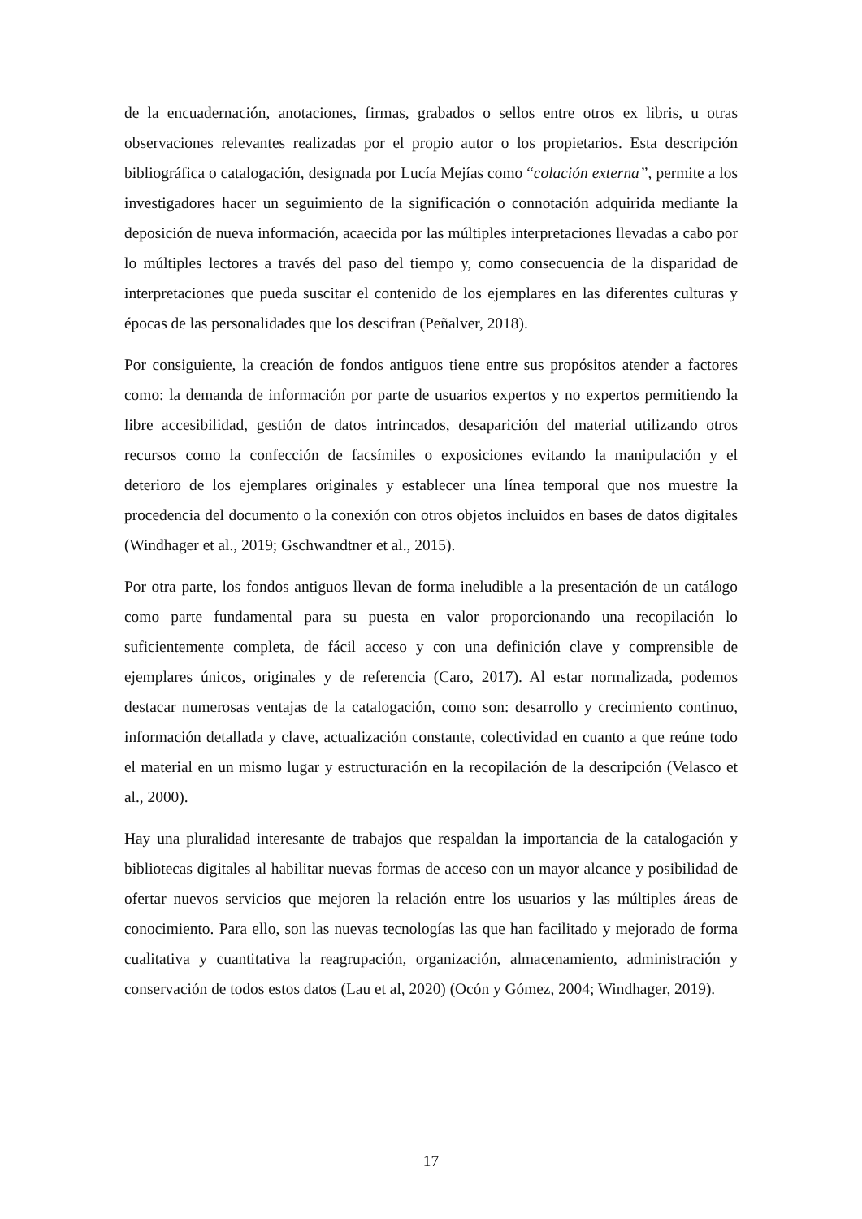de la encuadernación, anotaciones, firmas, grabados o sellos entre otros ex libris, u otras observaciones relevantes realizadas por el propio autor o los propietarios. Esta descripción bibliográfica o catalogación, designada por Lucía Mejías como “colación externa”, permite a los investigadores hacer un seguimiento de la significación o connotación adquirida mediante la deposición de nueva información, acaecida por las múltiples interpretaciones llevadas a cabo por lo múltiples lectores a través del paso del tiempo y, como consecuencia de la disparidad de interpretaciones que pueda suscitar el contenido de los ejemplares en las diferentes culturas y épocas de las personalidades que los descifran (Peñalver, 2018).
Por consiguiente, la creación de fondos antiguos tiene entre sus propósitos atender a factores como: la demanda de información por parte de usuarios expertos y no expertos permitiendo la libre accesibilidad, gestión de datos intrincados, desaparición del material utilizando otros recursos como la confección de facsímiles o exposiciones evitando la manipulación y el deterioro de los ejemplares originales y establecer una línea temporal que nos muestre la procedencia del documento o la conexión con otros objetos incluidos en bases de datos digitales (Windhager et al., 2019; Gschwandtner et al., 2015).
Por otra parte, los fondos antiguos llevan de forma ineludible a la presentación de un catálogo como parte fundamental para su puesta en valor proporcionando una recopilación lo suficientemente completa, de fácil acceso y con una definición clave y comprensible de ejemplares únicos, originales y de referencia (Caro, 2017). Al estar normalizada, podemos destacar numerosas ventajas de la catalogación, como son: desarrollo y crecimiento continuo, información detallada y clave, actualización constante, colectividad en cuanto a que reúne todo el material en un mismo lugar y estructuración en la recopilación de la descripción (Velasco et al., 2000).
Hay una pluralidad interesante de trabajos que respaldan la importancia de la catalogación y bibliotecas digitales al habilitar nuevas formas de acceso con un mayor alcance y posibilidad de ofertar nuevos servicios que mejoren la relación entre los usuarios y las múltiples áreas de conocimiento. Para ello, son las nuevas tecnologías las que han facilitado y mejorado de forma cualitativa y cuantitativa la reagrupación, organización, almacenamiento, administración y conservación de todos estos datos (Lau et al, 2020) (Ocón y Gómez, 2004; Windhager, 2019).
17